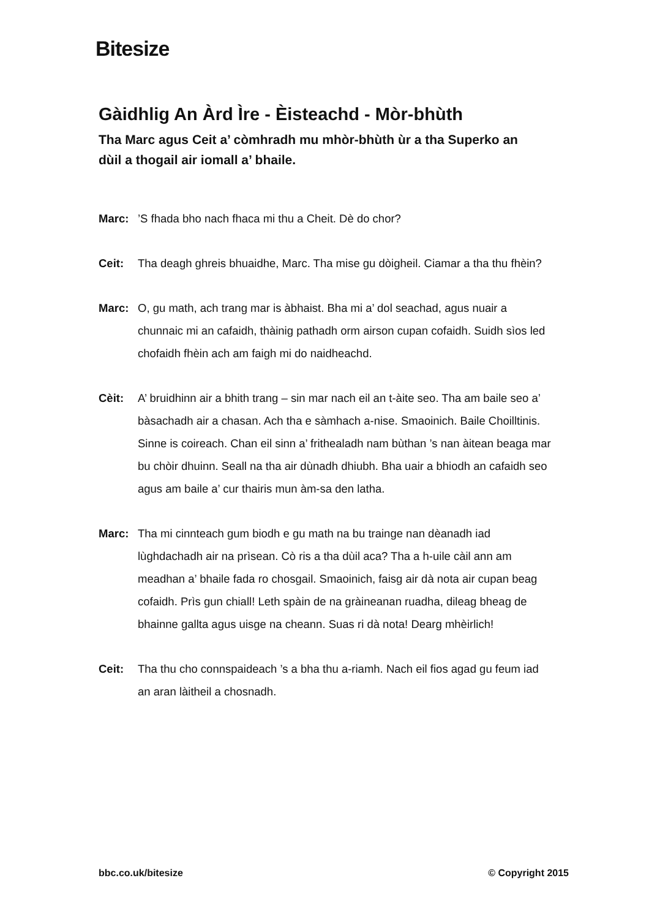Bitesize
Gàidhlig An Àrd Ìre - Èisteachd - Mòr-bhùth
Tha Marc agus Ceit a’ còmhradh mu mhòr-bhùth ùr a tha Superko an dùil a thogail air iomall a’ bhaile.
Marc:’S fhada bho nach fhaca mi thu a Cheit. Dè do chor?
Ceit: Tha deagh ghreis bhuaidhe, Marc. Tha mise gu dòigheil. Ciamar a tha thu fhèin?
Marc: O, gu math, ach trang mar is àbhaist. Bha mi a’ dol seachad, agus nuair a chunnaic mi an cafaidh, thàinig pathadh orm airson cupan cofaidh. Suidh sìos led chofaidh fhèin ach am faigh mi do naidheachd.
Cèit: A’ bruidhinn air a bhith trang – sin mar nach eil an t-àite seo. Tha am baile seo a’ bàsachadh air a chasan. Ach tha e sàmhach a-nise. Smaoinich. Baile Choilltinis. Sinne is coireach. Chan eil sinn a’ frithealadh nam bùthan ’s nan àitean beaga mar bu chòir dhuinn. Seall na tha air dùnadh dhiubh. Bha uair a bhiodh an cafaidh seo agus am baile a’ cur thairis mun àm-sa den latha.
Marc: Tha mi cinnteach gum biodh e gu math na bu trainge nan dèanadh iad lùghdachadh air na prìsean. Cò ris a tha dùil aca? Tha a h-uile càil ann am meadhan a’ bhaile fada ro chosgail. Smaoinich, faisg air dà nota air cupan beag cofaidh. Prìs gun chiall! Leth spàin de na gràineanan ruadha, dileag bheag de bhainne gallta agus uisge na cheann. Suas ri dà nota! Dearg mhèirlich!
Ceit: Tha thu cho connspaideach ’s a bha thu a-riamh. Nach eil fios agad gu feum iad an aran làitheil a chosnadh.
bbc.co.uk/bitesize © Copyright 2015